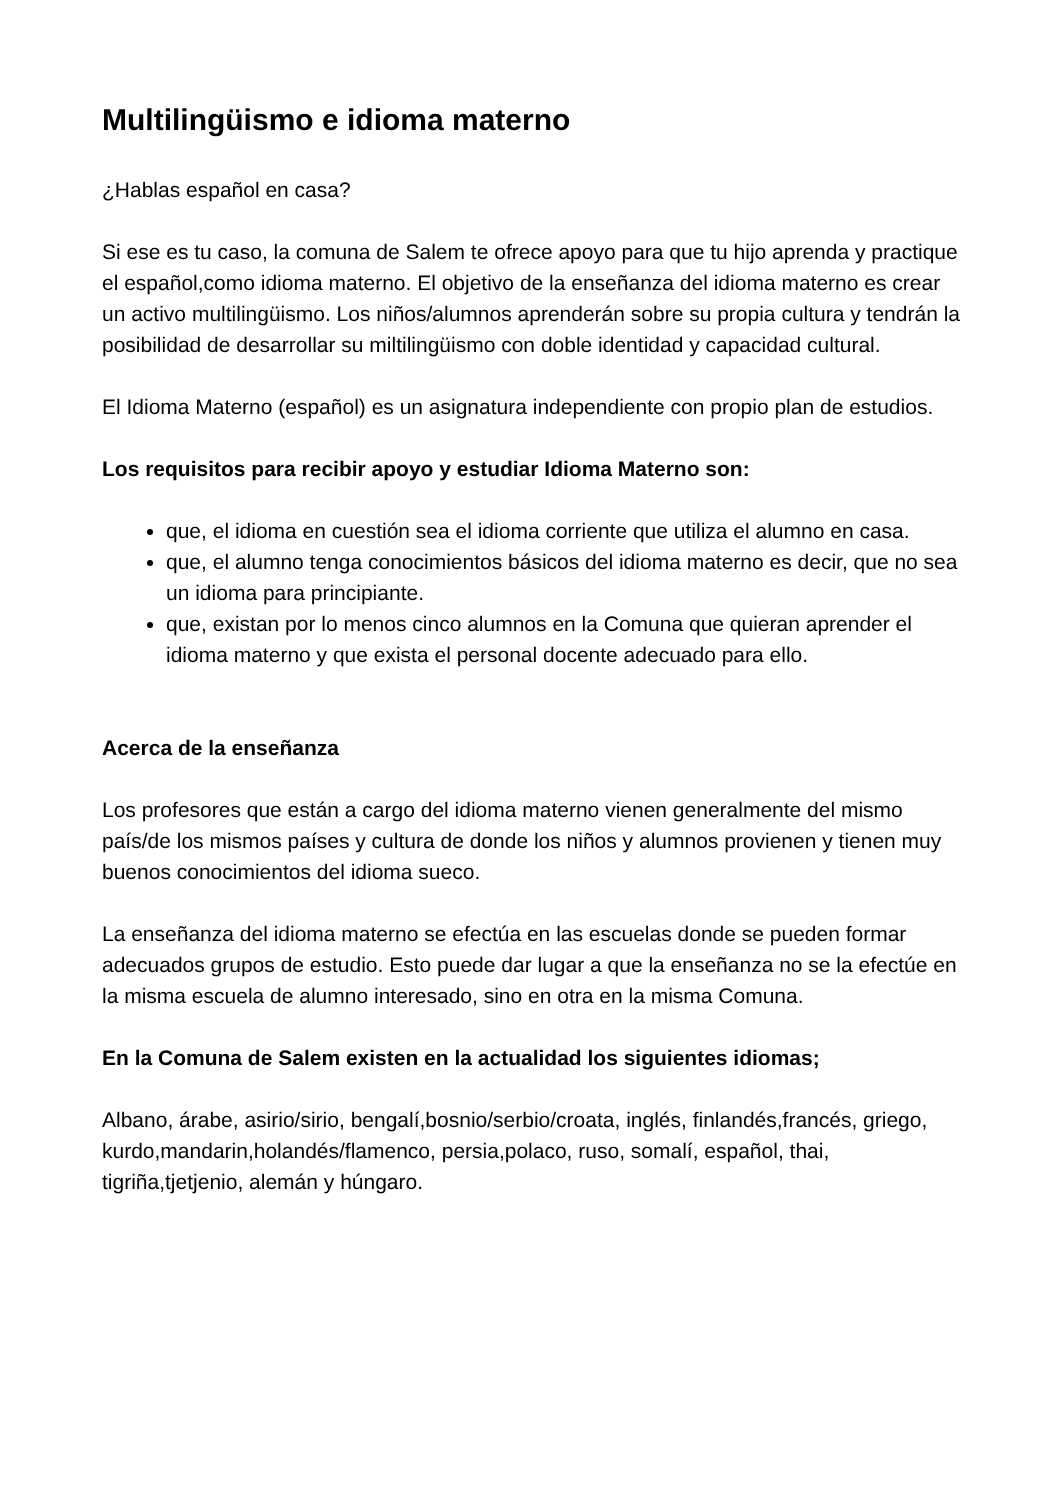Multilingüismo e idioma materno
¿Hablas español en casa?
Si ese es tu caso, la comuna de Salem te ofrece apoyo para que tu hijo aprenda y practique el español,como idioma materno. El objetivo de la enseñanza del idioma materno es crear un activo multilingüismo. Los niños/alumnos aprenderán sobre su propia cultura y tendrán la posibilidad de desarrollar su miltilingüismo con doble identidad y capacidad cultural.
El Idioma Materno (español) es un asignatura independiente con propio plan de estudios.
Los requisitos para recibir apoyo y estudiar Idioma Materno son:
que, el idioma en cuestión sea el idioma corriente que utiliza el alumno en casa.
que, el alumno tenga conocimientos básicos del idioma materno es decir, que no sea un idioma para principiante.
que, existan por lo menos cinco alumnos en la Comuna que quieran aprender el idioma materno y que exista el personal docente adecuado para ello.
Acerca de la enseñanza
Los profesores que están a cargo del idioma materno vienen generalmente del mismo país/de los mismos países y cultura de donde los niños y alumnos provienen y tienen muy buenos conocimientos del idioma sueco.
La enseñanza del idioma materno se efectúa en las escuelas donde se pueden formar adecuados grupos de estudio. Esto puede dar lugar a que la enseñanza no se la efectúe en la misma escuela de alumno interesado, sino en otra en la misma Comuna.
En la Comuna de Salem existen en la actualidad los siguientes idiomas;
Albano, árabe, asirio/sirio, bengalí,bosnio/serbio/croata, inglés, finlandés,francés, griego, kurdo,mandarin,holandés/flamenco, persia,polaco, ruso, somalí, español, thai, tigriña,tjetjenio, alemán y húngaro.